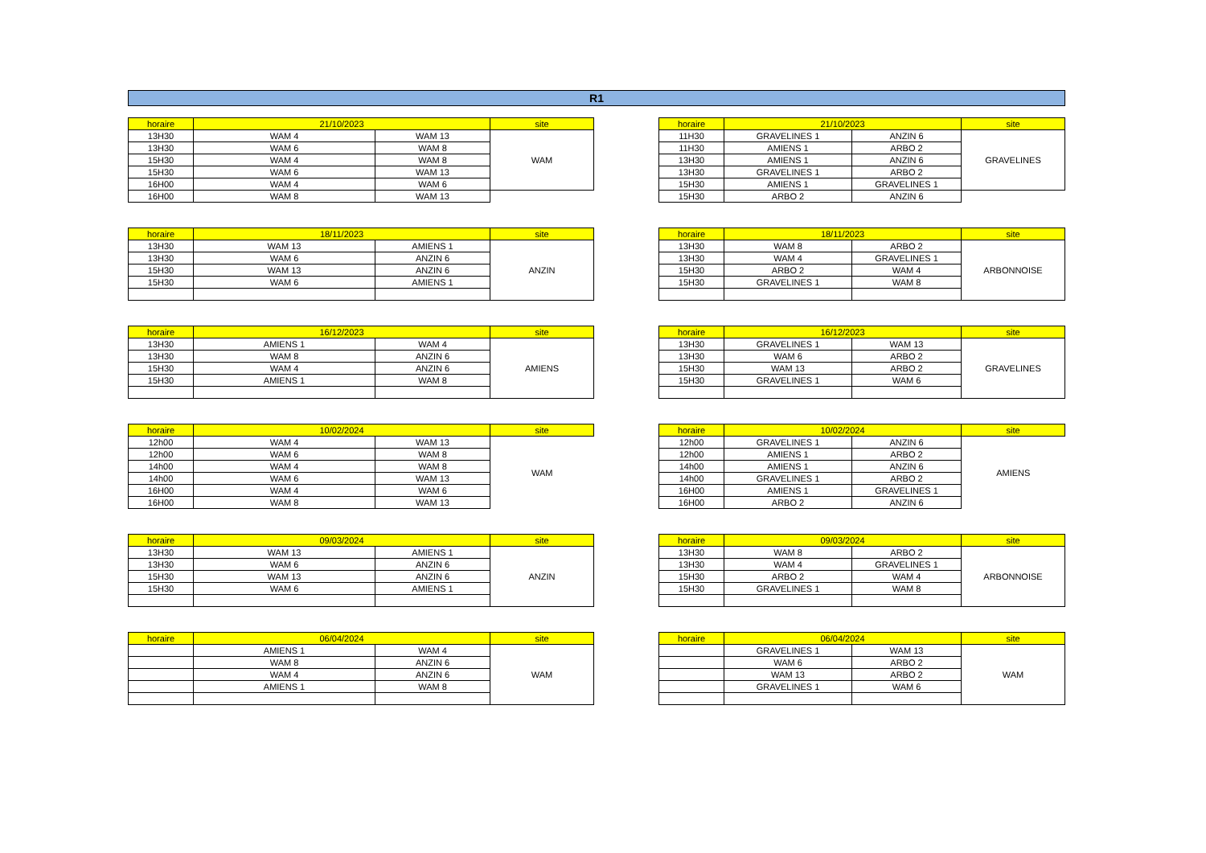R1
| horaire | 21/10/2023 | | site |
| --- | --- | --- | --- |
| 13H30 | WAM 4 | WAM 13 | WAM |
| 13H30 | WAM 6 | WAM 8 | |
| 15H30 | WAM 4 | WAM 8 | |
| 15H30 | WAM 6 | WAM 13 | |
| 16H00 | WAM 4 | WAM 6 | |
| 16H00 | WAM 8 | WAM 13 | |
| horaire | 21/10/2023 | | site |
| --- | --- | --- | --- |
| 11H30 | GRAVELINES 1 | ANZIN 6 | GRAVELINES |
| 11H30 | AMIENS 1 | ARBO 2 | |
| 13H30 | AMIENS 1 | ANZIN 6 | |
| 13H30 | GRAVELINES 1 | ARBO 2 | |
| 15H30 | AMIENS 1 | GRAVELINES 1 | |
| 15H30 | ARBO 2 | ANZIN 6 | |
| horaire | 18/11/2023 | | site |
| --- | --- | --- | --- |
| 13H30 | WAM 13 | AMIENS 1 | ANZIN |
| 13H30 | WAM 6 | ANZIN 6 | |
| 15H30 | WAM 13 | ANZIN 6 | |
| 15H30 | WAM 6 | AMIENS 1 | |
| horaire | 18/11/2023 | | site |
| --- | --- | --- | --- |
| 13H30 | WAM 8 | ARBO 2 | ARBONNOISE |
| 13H30 | WAM 4 | GRAVELINES 1 | |
| 15H30 | ARBO 2 | WAM 4 | |
| 15H30 | GRAVELINES 1 | WAM 8 | |
| horaire | 16/12/2023 | | site |
| --- | --- | --- | --- |
| 13H30 | AMIENS 1 | WAM 4 | AMIENS |
| 13H30 | WAM 8 | ANZIN 6 | |
| 15H30 | WAM 4 | ANZIN 6 | |
| 15H30 | AMIENS 1 | WAM 8 | |
| horaire | 16/12/2023 | | site |
| --- | --- | --- | --- |
| 13H30 | GRAVELINES 1 | WAM 13 | GRAVELINES |
| 13H30 | WAM 6 | ARBO 2 | |
| 15H30 | WAM 13 | ARBO 2 | |
| 15H30 | GRAVELINES 1 | WAM 6 | |
| horaire | 10/02/2024 | | site |
| --- | --- | --- | --- |
| 12h00 | WAM 4 | WAM 13 | WAM |
| 12h00 | WAM 6 | WAM 8 | |
| 14h00 | WAM 4 | WAM 8 | |
| 14h00 | WAM 6 | WAM 13 | |
| 16H00 | WAM 4 | WAM 6 | |
| 16H00 | WAM 8 | WAM 13 | |
| horaire | 10/02/2024 | | site |
| --- | --- | --- | --- |
| 12h00 | GRAVELINES 1 | ANZIN 6 | AMIENS |
| 12h00 | AMIENS 1 | ARBO 2 | |
| 14h00 | AMIENS 1 | ANZIN 6 | |
| 14h00 | GRAVELINES 1 | ARBO 2 | |
| 16H00 | AMIENS 1 | GRAVELINES 1 | |
| 16H00 | ARBO 2 | ANZIN 6 | |
| horaire | 09/03/2024 | | site |
| --- | --- | --- | --- |
| 13H30 | WAM 13 | AMIENS 1 | ANZIN |
| 13H30 | WAM 6 | ANZIN 6 | |
| 15H30 | WAM 13 | ANZIN 6 | |
| 15H30 | WAM 6 | AMIENS 1 | |
| horaire | 09/03/2024 | | site |
| --- | --- | --- | --- |
| 13H30 | WAM 8 | ARBO 2 | ARBONNOISE |
| 13H30 | WAM 4 | GRAVELINES 1 | |
| 15H30 | ARBO 2 | WAM 4 | |
| 15H30 | GRAVELINES 1 | WAM 8 | |
| horaire | 06/04/2024 | | site |
| --- | --- | --- | --- |
| | AMIENS 1 | WAM 4 | WAM |
| | WAM 8 | ANZIN 6 | |
| | WAM 4 | ANZIN 6 | |
| | AMIENS 1 | WAM 8 | |
| horaire | 06/04/2024 | | site |
| --- | --- | --- | --- |
| | GRAVELINES 1 | WAM 13 | WAM |
| | WAM 6 | ARBO 2 | |
| | WAM 13 | ARBO 2 | |
| | GRAVELINES 1 | WAM 6 | |